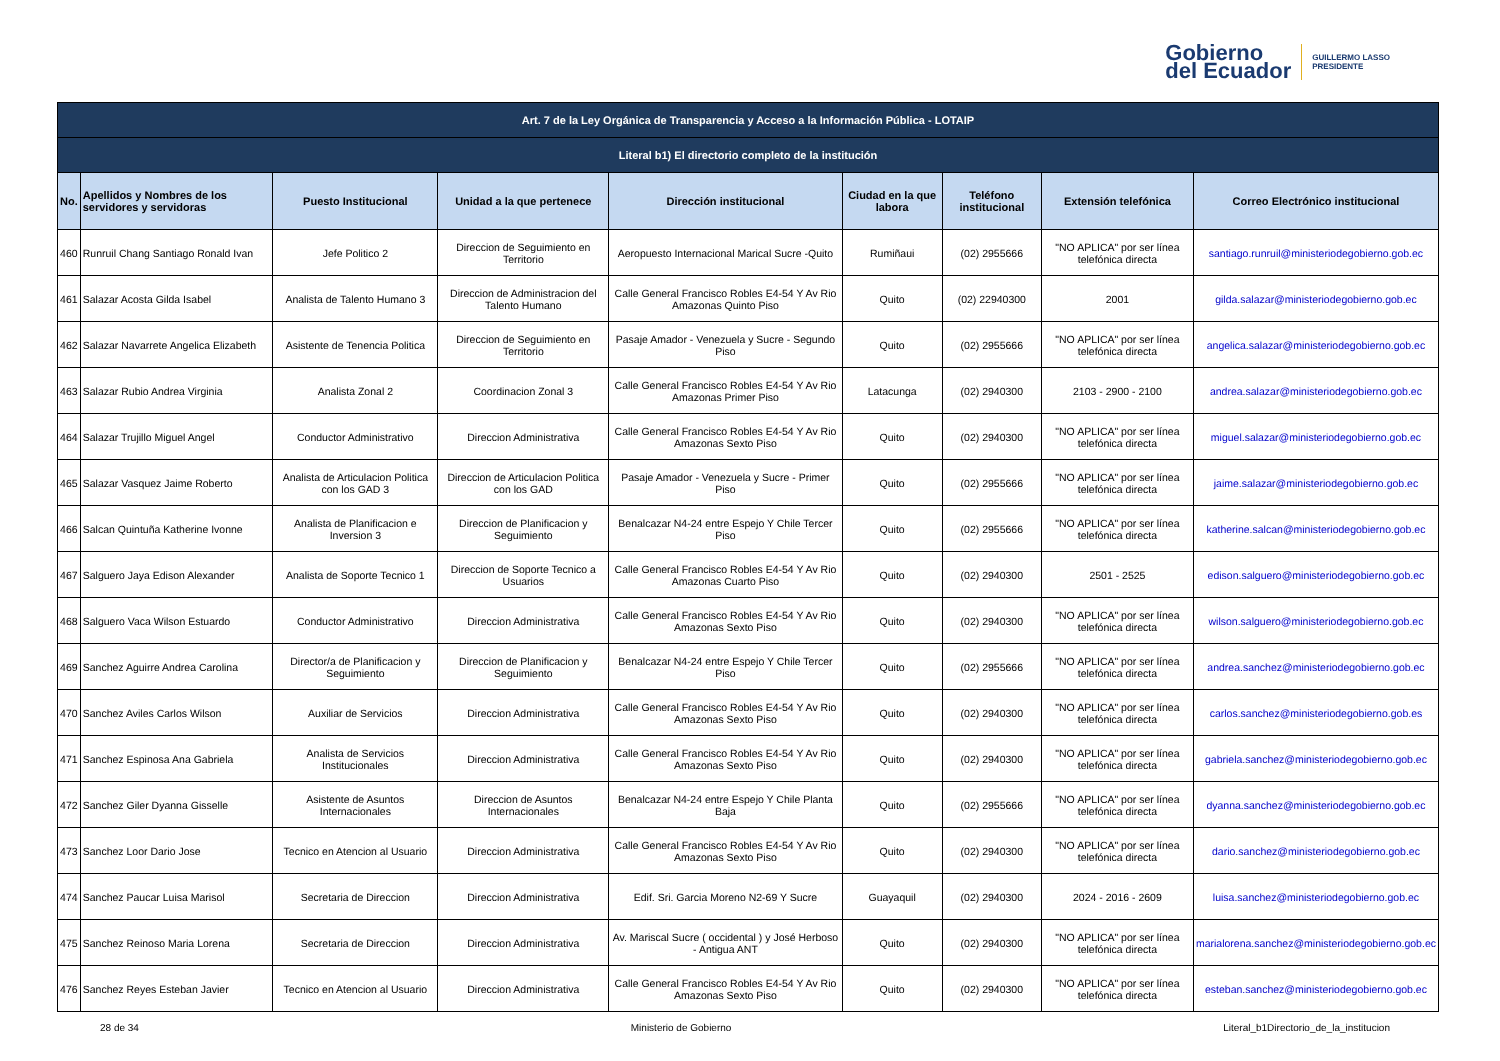Gobierno
del Ecuador
GUILLERMO LASSO
PRESIDENTE
| Art. 7 de la Ley Orgánica de Transparencia y Acceso a la Información Pública - LOTAIP | | | | | | | | |
| --- | --- | --- | --- | --- | --- | --- | --- | --- |
| Literal b1) El directorio completo de la institución | | | | | | | | |
| No. | Apellidos y Nombres de los servidores y servidoras | Puesto Institucional | Unidad a la que pertenece | Dirección institucional | Ciudad en la que labora | Teléfono institucional | Extensión telefónica | Correo Electrónico institucional |
| 460 | Runruil Chang Santiago Ronald Ivan | Jefe Politico 2 | Direccion de Seguimiento en Territorio | Aeropuesto Internacional Marical Sucre -Quito | Rumiñaui | (02) 2955666 | "NO APLICA" por ser línea telefónica directa | santiago.runruil@ministeriodegobierno.gob.ec |
| 461 | Salazar Acosta Gilda Isabel | Analista de Talento Humano 3 | Direccion de Administracion del Talento Humano | Calle General Francisco Robles E4-54 Y Av Rio Amazonas Quinto Piso | Quito | (02) 22940300 | 2001 | gilda.salazar@ministeriodegobierno.gob.ec |
| 462 | Salazar Navarrete Angelica Elizabeth | Asistente de Tenencia Politica | Direccion de Seguimiento en Territorio | Pasaje Amador - Venezuela y Sucre - Segundo Piso | Quito | (02) 2955666 | "NO APLICA" por ser línea telefónica directa | angelica.salazar@ministeriodegobierno.gob.ec |
| 463 | Salazar Rubio Andrea Virginia | Analista Zonal 2 | Coordinacion Zonal 3 | Calle General Francisco Robles E4-54 Y Av Rio Amazonas Primer Piso | Latacunga | (02) 2940300 | 2103 - 2900 - 2100 | andrea.salazar@ministeriodegobierno.gob.ec |
| 464 | Salazar Trujillo Miguel Angel | Conductor Administrativo | Direccion Administrativa | Calle General Francisco Robles E4-54 Y Av Rio Amazonas Sexto Piso | Quito | (02) 2940300 | "NO APLICA" por ser línea telefónica directa | miguel.salazar@ministeriodegobierno.gob.ec |
| 465 | Salazar Vasquez Jaime Roberto | Analista de Articulacion Politica con los GAD 3 | Direccion de Articulacion Politica con los GAD | Pasaje Amador - Venezuela y Sucre - Primer Piso | Quito | (02) 2955666 | "NO APLICA" por ser línea telefónica directa | jaime.salazar@ministeriodegobierno.gob.ec |
| 466 | Salcan Quintuña Katherine Ivonne | Analista de Planificacion e Inversion 3 | Direccion de Planificacion y Seguimiento | Benalcazar N4-24 entre Espejo Y Chile Tercer Piso | Quito | (02) 2955666 | "NO APLICA" por ser línea telefónica directa | katherine.salcan@ministeriodegobierno.gob.ec |
| 467 | Salguero Jaya Edison Alexander | Analista de Soporte Tecnico 1 | Direccion de Soporte Tecnico a Usuarios | Calle General Francisco Robles E4-54 Y Av Rio Amazonas Cuarto Piso | Quito | (02) 2940300 | 2501 - 2525 | edison.salguero@ministeriodegobierno.gob.ec |
| 468 | Salguero Vaca Wilson Estuardo | Conductor Administrativo | Direccion Administrativa | Calle General Francisco Robles E4-54 Y Av Rio Amazonas Sexto Piso | Quito | (02) 2940300 | "NO APLICA" por ser línea telefónica directa | wilson.salguero@ministeriodegobierno.gob.ec |
| 469 | Sanchez Aguirre Andrea Carolina | Director/a de Planificacion y Seguimiento | Direccion de Planificacion y Seguimiento | Benalcazar N4-24 entre Espejo Y Chile Tercer Piso | Quito | (02) 2955666 | "NO APLICA" por ser línea telefónica directa | andrea.sanchez@ministeriodegobierno.gob.ec |
| 470 | Sanchez Aviles Carlos Wilson | Auxiliar de Servicios | Direccion Administrativa | Calle General Francisco Robles E4-54 Y Av Rio Amazonas Sexto Piso | Quito | (02) 2940300 | "NO APLICA" por ser línea telefónica directa | carlos.sanchez@ministeriodegobierno.gob.es |
| 471 | Sanchez Espinosa Ana Gabriela | Analista de Servicios Institucionales | Direccion Administrativa | Calle General Francisco Robles E4-54 Y Av Rio Amazonas Sexto Piso | Quito | (02) 2940300 | "NO APLICA" por ser línea telefónica directa | gabriela.sanchez@ministeriodegobierno.gob.ec |
| 472 | Sanchez Giler Dyanna Gisselle | Asistente de Asuntos Internacionales | Direccion de Asuntos Internacionales | Benalcazar N4-24 entre Espejo Y Chile Planta Baja | Quito | (02) 2955666 | "NO APLICA" por ser línea telefónica directa | dyanna.sanchez@ministeriodegobierno.gob.ec |
| 473 | Sanchez Loor Dario Jose | Tecnico en Atencion al Usuario | Direccion Administrativa | Calle General Francisco Robles E4-54 Y Av Rio Amazonas Sexto Piso | Quito | (02) 2940300 | "NO APLICA" por ser línea telefónica directa | dario.sanchez@ministeriodegobierno.gob.ec |
| 474 | Sanchez Paucar Luisa Marisol | Secretaria de Direccion | Direccion Administrativa | Edif. Sri. Garcia Moreno N2-69 Y Sucre | Guayaquil | (02) 2940300 | 2024 - 2016 - 2609 | luisa.sanchez@ministeriodegobierno.gob.ec |
| 475 | Sanchez Reinoso Maria Lorena | Secretaria de Direccion | Direccion Administrativa | Av. Mariscal Sucre ( occidental ) y José Herboso - Antigua ANT | Quito | (02) 2940300 | "NO APLICA" por ser línea telefónica directa | marialorena.sanchez@ministeriodegobierno.gob.ec |
| 476 | Sanchez Reyes Esteban Javier | Tecnico en Atencion al Usuario | Direccion Administrativa | Calle General Francisco Robles E4-54 Y Av Rio Amazonas Sexto Piso | Quito | (02) 2940300 | "NO APLICA" por ser línea telefónica directa | esteban.sanchez@ministeriodegobierno.gob.ec |
28 de 34 Ministerio de Gobierno Literal_b1Directorio_de_la_institucion